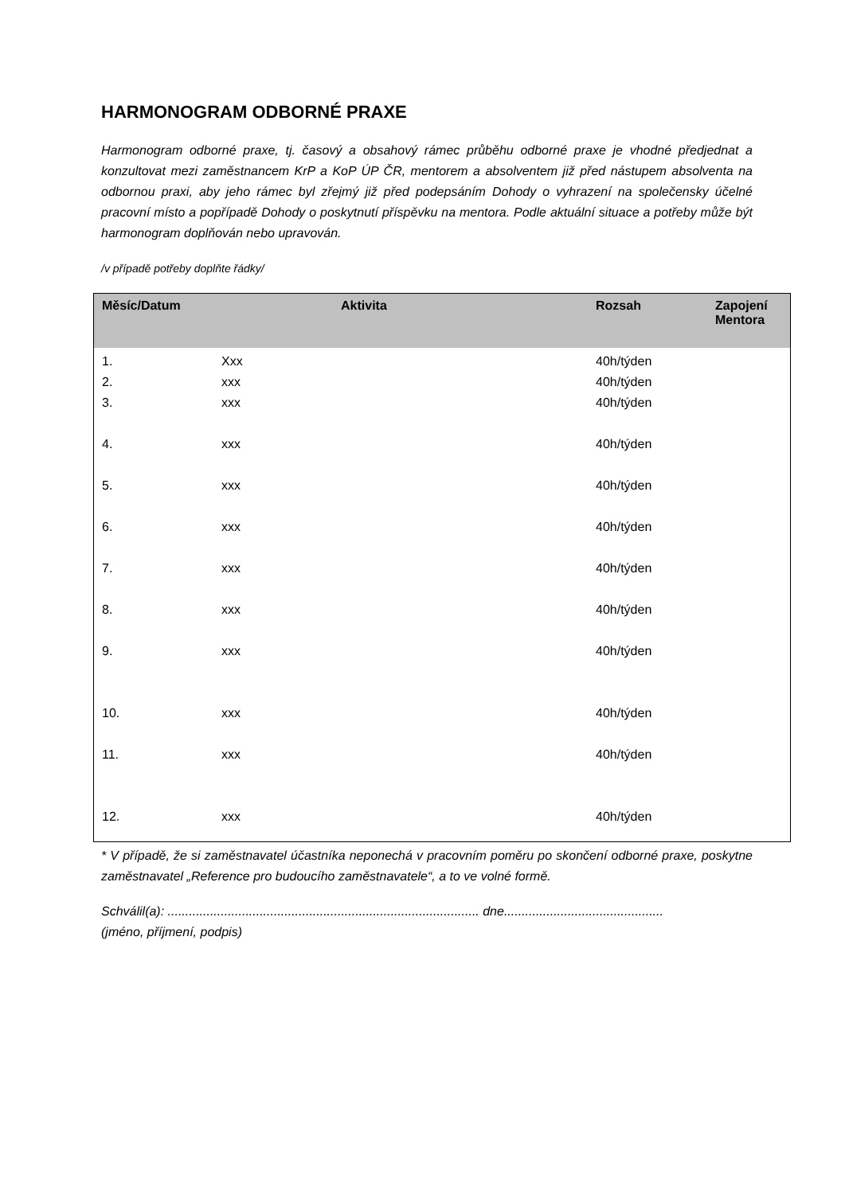HARMONOGRAM ODBORNÉ PRAXE
Harmonogram odborné praxe, tj. časový a obsahový rámec průběhu odborné praxe je vhodné předjednat a konzultovat mezi zaměstnancem KrP a KoP ÚP ČR, mentorem a absolventem již před nástupem absolventa na odbornou praxi, aby jeho rámec byl zřejmý již před podepsáním Dohody o vyhrazení na společensky účelné pracovní místo a popřípadě Dohody o poskytnutí příspěvku na mentora. Podle aktuální situace a potřeby může být harmonogram doplňován nebo upravován.
/v případě potřeby doplňte řádky/
| Měsíc/Datum | Aktivita | Rozsah | Zapojení Mentora |
| --- | --- | --- | --- |
| 1. | Xxx | 40h/týden | |
| 2. | xxx | 40h/týden | |
| 3. | xxx | 40h/týden | |
| 4. | xxx | 40h/týden | |
| 5. | xxx | 40h/týden | |
| 6. | xxx | 40h/týden | |
| 7. | xxx | 40h/týden | |
| 8. | xxx | 40h/týden | |
| 9. | xxx | 40h/týden | |
| 10. | xxx | 40h/týden | |
| 11. | xxx | 40h/týden | |
| 12. | xxx | 40h/týden | |
* V případě, že si zaměstnavatel účastníka neponechá v pracovním poměru po skončení odborné praxe, poskytne zaměstnavatel „Reference pro budoucího zaměstnavatele“, a to ve volné formě.
Schválil(a): ........................................................................................ dne.............................................
(jméno, příjmení, podpis)